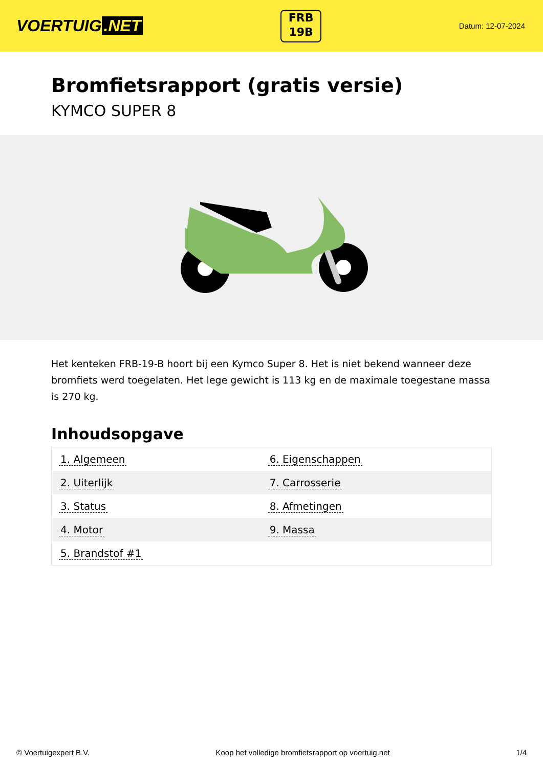VOERTUIG.NET
FRB
19B
Datum: 12-07-2024
Bromfietsrapport (gratis versie)
KYMCO SUPER 8
Het kenteken FRB-19-B hoort bij een Kymco Super 8. Het is niet bekend wanneer deze bromfiets werd toegelaten. Het lege gewicht is 113 kg en de maximale toegestane massa is 270 kg.
Inhoudsopgave
| 1. Algemeen | 6. Eigenschappen |
| 2. Uiterlijk | 7. Carrosserie |
| 3. Status | 8. Afmetingen |
| 4. Motor | 9. Massa |
| 5. Brandstof #1 | |
© Voertuigexpert B.V. Koop het volledige bromfietsrapport op voertuig.net 1/4